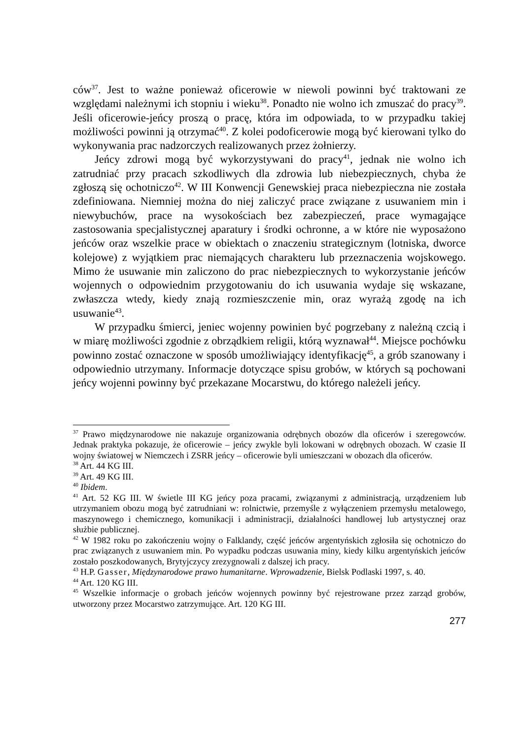ców<sup>37</sup>. Jest to ważne ponieważ oficerowie w niewoli powinni być traktowani ze względami należnymi ich stopniu i wieku<sup>38</sup>. Ponadto nie wolno ich zmuszać do pracy<sup>39</sup>. Jeśli oficerowie-jeńcy proszą o pracę, która im odpowiada, to w przypadku takiej możliwości powinni ją otrzymać<sup>40</sup>. Z kolei podoficerowie mogą być kierowani tylko do wykonywania prac nadzorczych realizowanych przez żołnierzy.
Jeńcy zdrowi mogą być wykorzystywani do pracy<sup>41</sup>, jednak nie wolno ich zatrudniać przy pracach szkodliwych dla zdrowia lub niebezpiecznych, chyba że zgłoszą się ochotniczo<sup>42</sup>. W III Konwencji Genewskiej praca niebezpieczna nie została zdefiniowana. Niemniej można do niej zaliczyć prace związane z usuwaniem min i niewybuchów, prace na wysokościach bez zabezpieczeń, prace wymagające zastosowania specjalistycznej aparatury i środki ochronne, a w które nie wyposażono jeńców oraz wszelkie prace w obiektach o znaczeniu strategicznym (lotniska, dworce kolejowe) z wyjątkiem prac niemających charakteru lub przeznaczenia wojskowego. Mimo że usuwanie min zaliczono do prac niebezpiecznych to wykorzystanie jeńców wojennych o odpowiednim przygotowaniu do ich usuwania wydaje się wskazane, zwłaszcza wtedy, kiedy znają rozmieszczenie min, oraz wyrażą zgodę na ich usuwanie<sup>43</sup>.
W przypadku śmierci, jeniec wojenny powinien być pogrzebany z należną czcią i w miarę możliwości zgodnie z obrządkiem religii, którą wyznawał<sup>44</sup>. Miejsce pochówku powinno zostać oznaczone w sposób umożliwiający identyfikację<sup>45</sup>, a grób szanowany i odpowiednio utrzymany. Informacje dotyczące spisu grobów, w których są pochowani jeńcy wojenni powinny być przekazane Mocarstwu, do którego należeli jeńcy.
<sup>37</sup> Prawo międzynarodowe nie nakazuje organizowania odrębnych obozów dla oficerów i szeregowców. Jednak praktyka pokazuje, że oficerowie – jeńcy zwykle byli lokowani w odrębnych obozach. W czasie II wojny światowej w Niemczech i ZSRR jeńcy – oficerowie byli umieszczani w obozach dla oficerów.
<sup>38</sup> Art. 44 KG III.
<sup>39</sup> Art. 49 KG III.
<sup>40</sup> Ibidem.
<sup>41</sup> Art. 52 KG III. W świetle III KG jeńcy poza pracami, związanymi z administracją, urządzeniem lub utrzymaniem obozu mogą być zatrudniani w: rolnictwie, przemyśle z wyłączeniem przemysłu metalowego, maszynowego i chemicznego, komunikacji i administracji, działalności handlowej lub artystycznej oraz służbie publicznej.
<sup>42</sup> W 1982 roku po zakończeniu wojny o Falklandy, część jeńców argentyńskich zgłosiła się ochotniczo do prac związanych z usuwaniem min. Po wypadku podczas usuwania miny, kiedy kilku argentyńskich jeńców zostało poszkodowanych, Brytyjczycy zrezygnowali z dalszej ich pracy.
<sup>43</sup> H.P. Gasser, Międzynarodowe prawo humanitarne. Wprowadzenie, Bielsk Podlaski 1997, s. 40.
<sup>44</sup> Art. 120 KG III.
<sup>45</sup> Wszelkie informacje o grobach jeńców wojennych powinny być rejestrowane przez zarząd grobów, utworzony przez Mocarstwo zatrzymujące. Art. 120 KG III.
277